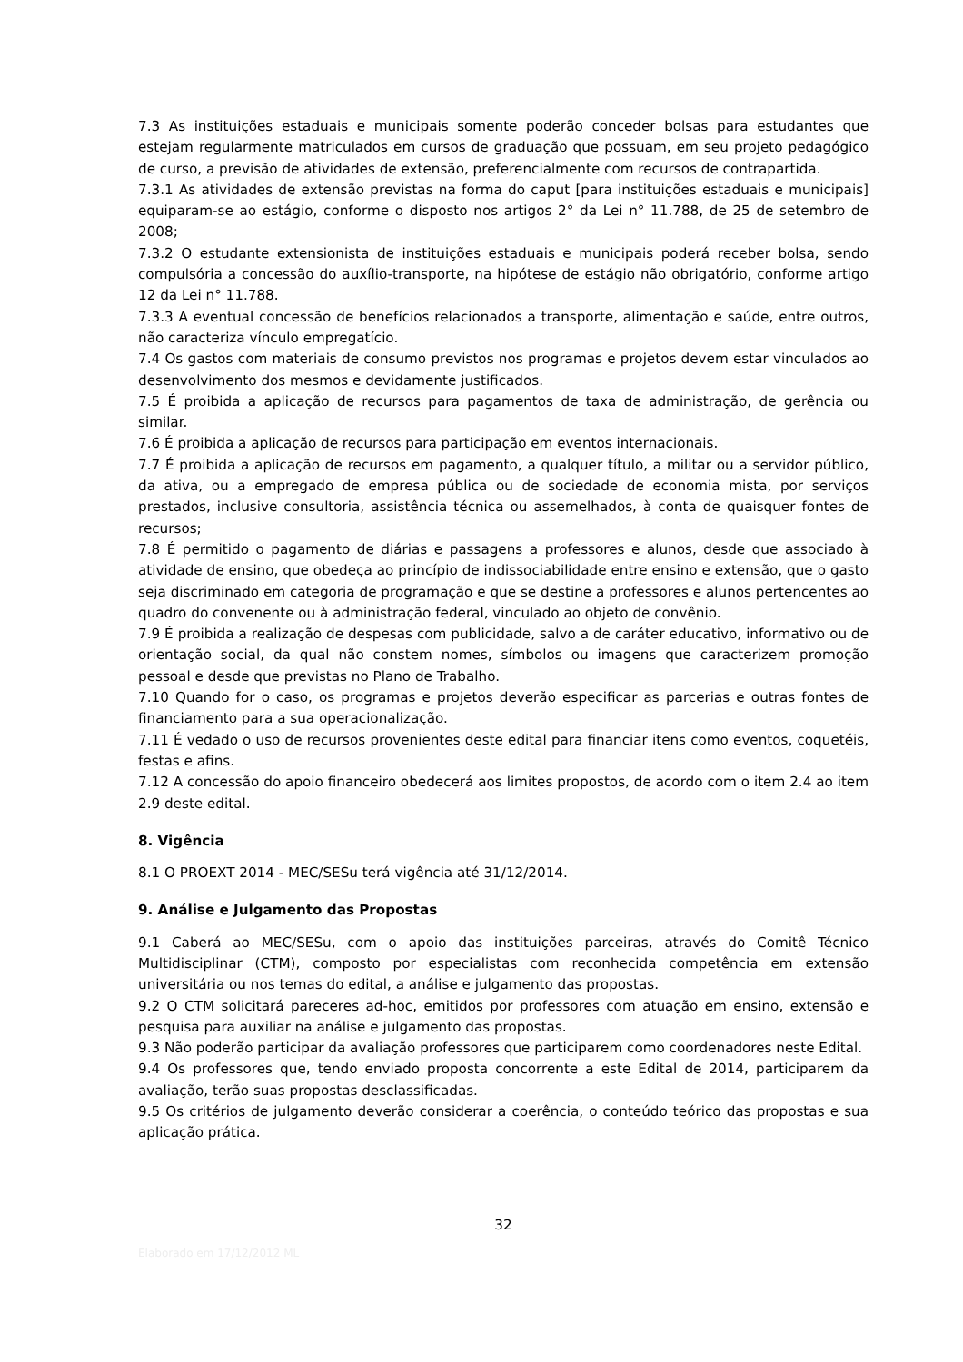7.3 As instituições estaduais e municipais somente poderão conceder bolsas para estudantes que estejam regularmente matriculados em cursos de graduação que possuam, em seu projeto pedagógico de curso, a previsão de atividades de extensão, preferencialmente com recursos de contrapartida.
7.3.1 As atividades de extensão previstas na forma do caput [para instituições estaduais e municipais] equiparam-se ao estágio, conforme o disposto nos artigos 2° da Lei n° 11.788, de 25 de setembro de 2008;
7.3.2 O estudante extensionista de instituições estaduais e municipais poderá receber bolsa, sendo compulsória a concessão do auxílio-transporte, na hipótese de estágio não obrigatório, conforme artigo 12 da Lei n° 11.788.
7.3.3 A eventual concessão de benefícios relacionados a transporte, alimentação e saúde, entre outros, não caracteriza vínculo empregatício.
7.4 Os gastos com materiais de consumo previstos nos programas e projetos devem estar vinculados ao desenvolvimento dos mesmos e devidamente justificados.
7.5 É proibida a aplicação de recursos para pagamentos de taxa de administração, de gerência ou similar.
7.6 É proibida a aplicação de recursos para participação em eventos internacionais.
7.7 É proibida a aplicação de recursos em pagamento, a qualquer título, a militar ou a servidor público, da ativa, ou a empregado de empresa pública ou de sociedade de economia mista, por serviços prestados, inclusive consultoria, assistência técnica ou assemelhados, à conta de quaisquer fontes de recursos;
7.8 É permitido o pagamento de diárias e passagens a professores e alunos, desde que associado à atividade de ensino, que obedeça ao princípio de indissociabilidade entre ensino e extensão, que o gasto seja discriminado em categoria de programação e que se destine a professores e alunos pertencentes ao quadro do convenente ou à administração federal, vinculado ao objeto de convênio.
7.9 É proibida a realização de despesas com publicidade, salvo a de caráter educativo, informativo ou de orientação social, da qual não constem nomes, símbolos ou imagens que caracterizem promoção pessoal e desde que previstas no Plano de Trabalho.
7.10 Quando for o caso, os programas e projetos deverão especificar as parcerias e outras fontes de financiamento para a sua operacionalização.
7.11 É vedado o uso de recursos provenientes deste edital para financiar itens como eventos, coquetéis, festas e afins.
7.12 A concessão do apoio financeiro obedecerá aos limites propostos, de acordo com o item 2.4 ao item 2.9 deste edital.
8. Vigência
8.1 O PROEXT 2014 - MEC/SESu terá vigência até 31/12/2014.
9. Análise e Julgamento das Propostas
9.1 Caberá ao MEC/SESu, com o apoio das instituições parceiras, através do Comitê Técnico Multidisciplinar (CTM), composto por especialistas com reconhecida competência em extensão universitária ou nos temas do edital, a análise e julgamento das propostas.
9.2 O CTM solicitará pareceres ad-hoc, emitidos por professores com atuação em ensino, extensão e pesquisa para auxiliar na análise e julgamento das propostas.
9.3 Não poderão participar da avaliação professores que participarem como coordenadores neste Edital.
9.4 Os professores que, tendo enviado proposta concorrente a este Edital de 2014, participarem da avaliação, terão suas propostas desclassificadas.
9.5 Os critérios de julgamento deverão considerar a coerência, o conteúdo teórico das propostas e sua aplicação prática.
32
Elaborado em 17/12/2012 ML